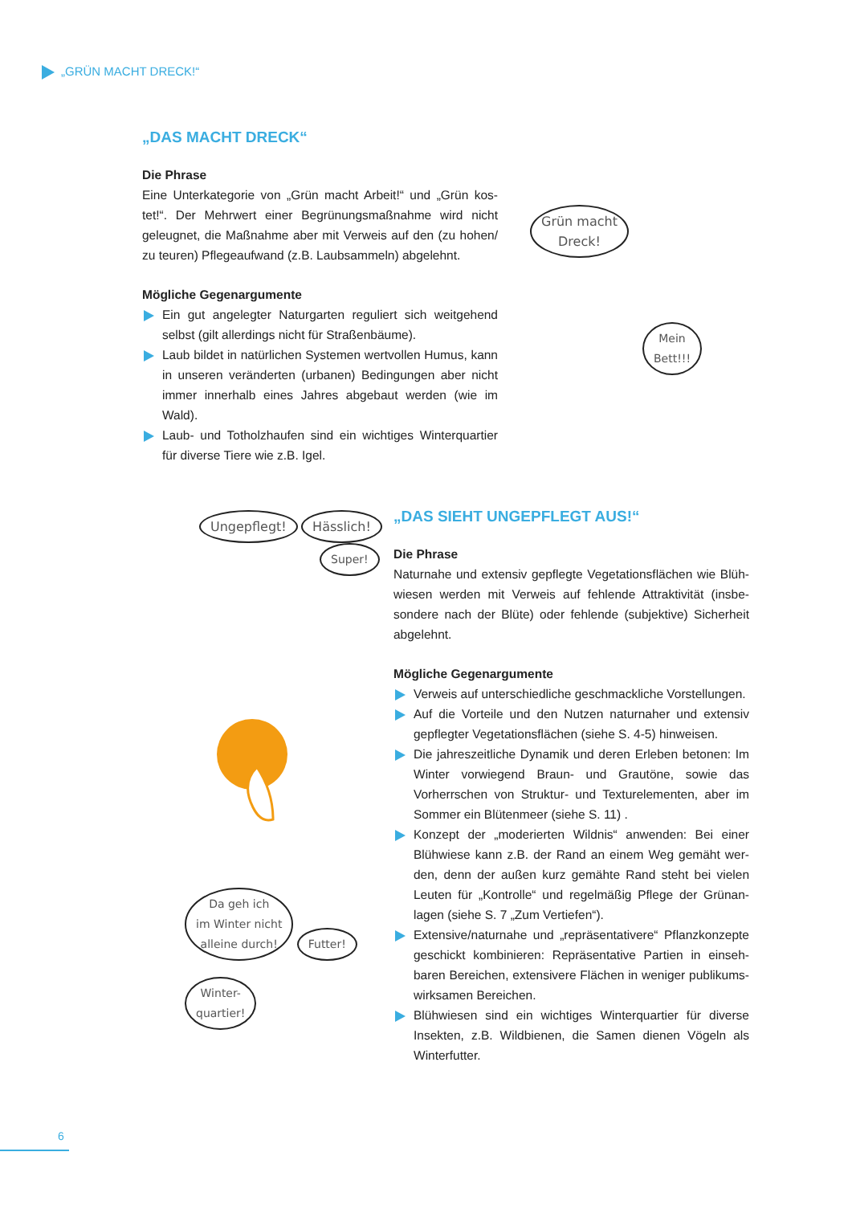„GRÜN MACHT DRECK!“
„DAS MACHT DRECK“
Die Phrase
Eine Unterkategorie von „Grün macht Arbeit!“ und „Grün kos­tet!“. Der Mehrwert einer Begrünungsmaßnahme wird nicht geleugnet, die Maßnahme aber mit Verweis auf den (zu hohen/ zu teuren) Pflegeaufwand (z.B. Laubsammeln) abgelehnt.
Mögliche Gegenargumente
Ein gut angelegter Naturgarten reguliert sich weitgehend selbst (gilt allerdings nicht für Straßenbäume).
Laub bildet in natürlichen Systemen wertvollen Humus, kann in unseren veränderten (urbanen) Bedingungen aber nicht immer innerhalb eines Jahres abgebaut werden (wie im Wald).
Laub- und Totholzhaufen sind ein wichtiges Winterquartier für diverse Tiere wie z.B. Igel.
Grün macht
Dreck! Mein
Bett!!!
Ungepflegt! Hässlich!
Super!
Da geh ich
im Winter nicht
alleine durch! Futter!
Winter-
quartier!
„DAS SIEHT UNGEPFLEGT AUS!“
Die Phrase
Naturnahe und extensiv gepflegte Vegetationsflächen wie Blüh­wiesen werden mit Verweis auf fehlende Attraktivität (insbe­sondere nach der Blüte) oder fehlende (subjektive) Sicherheit abgelehnt.
Mögliche Gegenargumente
Verweis auf unterschiedliche geschmackliche Vorstellungen.
Auf die Vorteile und den Nutzen naturnaher und extensiv gepflegter Vegetationsflächen (siehe S. 4-5) hinweisen.
Die jahreszeitliche Dynamik und deren Erleben betonen: Im Winter vorwiegend Braun- und Grautöne, sowie das Vorherrschen von Struktur- und Texturelementen, aber im Sommer ein Blütenmeer (siehe S. 11) .
Konzept der „moderierten Wildnis“ anwenden: Bei einer Blühwiese kann z.B. der Rand an einem Weg gemäht wer­den, denn der außen kurz gemähte Rand steht bei vielen Leuten für „Kontrolle“ und regelmäßig Pflege der Grünan­lagen (siehe S. 7 „Zum Vertiefen“).
Extensive/naturnahe und „repräsentativere“ Pflanzkonzepte geschickt kombinieren: Repräsentative Partien in einseh­baren Bereichen, extensivere Flächen in weniger publikums­wirksamen Bereichen.
Blühwiesen sind ein wichtiges Winterquartier für diverse Insekten, z.B. Wildbienen, die Samen dienen Vögeln als Winterfutter.
6